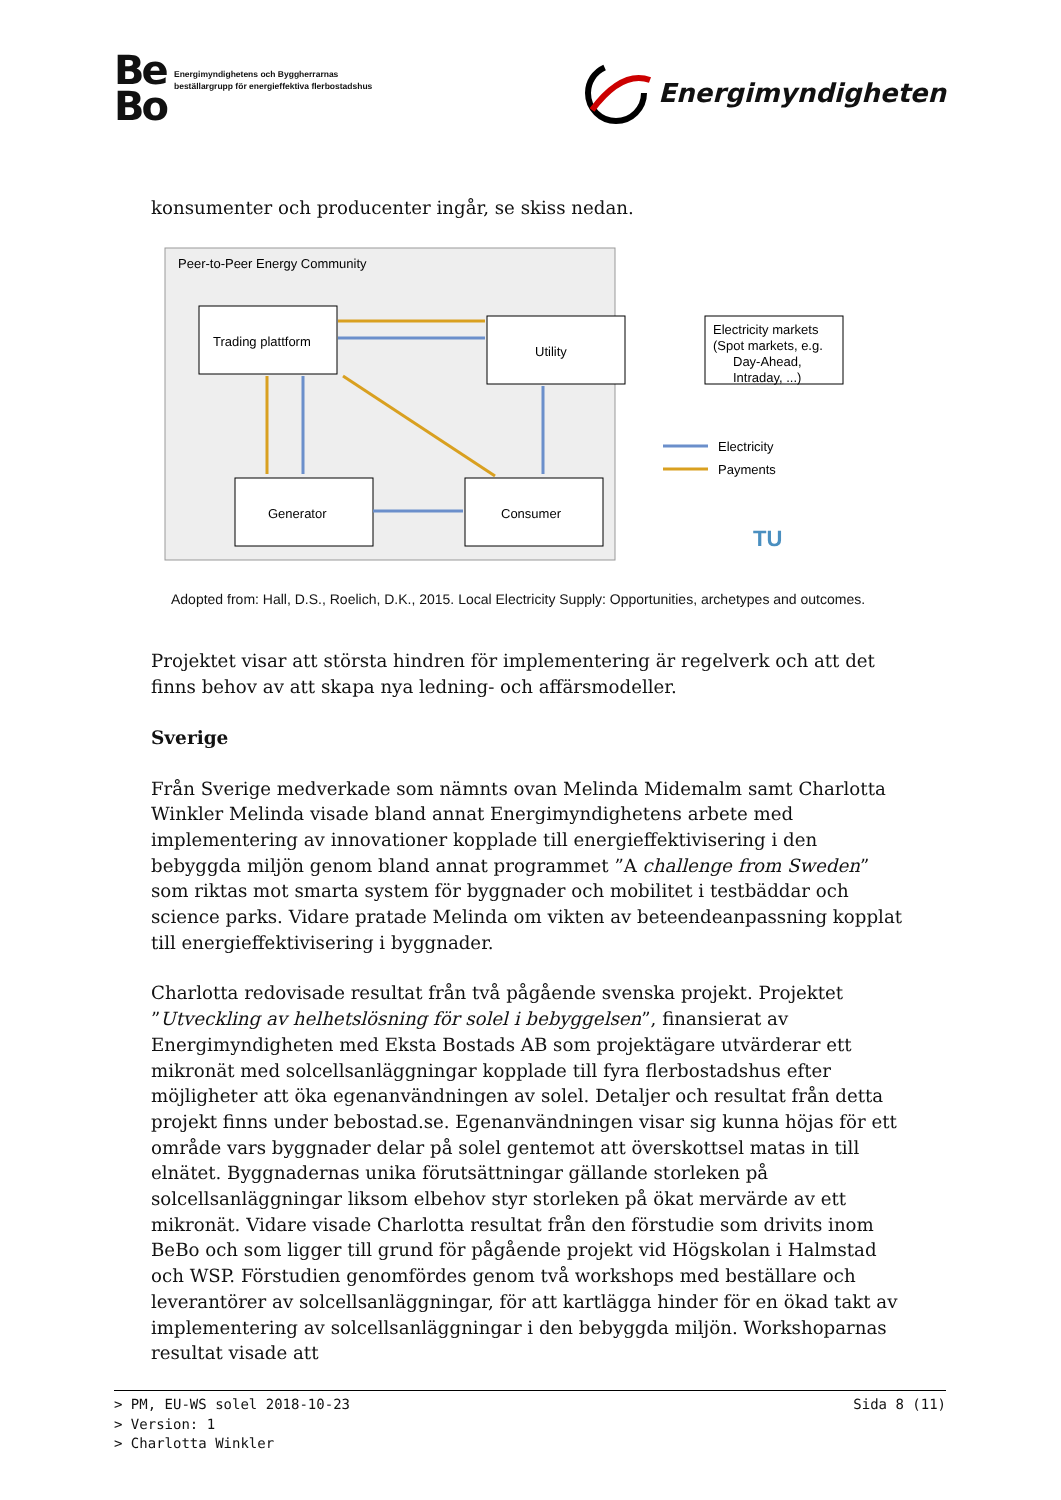Be
Bo
Energimyndighetens och Byggherrarnas
beställargrupp för energieffektiva flerbostadshus
Energimyndigheten
konsumenter och producenter ingår, se skiss nedan.
Peer-to-Peer Energy Community
Trading plattform
Utility
Generator
Consumer
Electricity markets
(Spot markets, e.g.
Day-Ahead,
Intraday, ...)
Electricity
Payments
TU
Adopted from: Hall, D.S., Roelich, D.K., 2015. Local Electricity Supply: Opportunities, archetypes and outcomes.
Projektet visar att största hindren för implementering är regelverk och att det finns behov av att skapa nya ledning- och affärsmodeller.
Sverige
Från Sverige medverkade som nämnts ovan Melinda Midemalm samt Charlotta Winkler Melinda visade bland annat Energimyndighetens arbete med implementering av innovationer kopplade till energieffektivisering i den bebyggda miljön genom bland annat programmet ”A challenge from Sweden” som riktas mot smarta system för byggnader och mobilitet i testbäddar och science parks. Vidare pratade Melinda om vikten av beteendeanpassning kopplat till energieffektivisering i byggnader.
Charlotta redovisade resultat från två pågående svenska projekt. Projektet ”Utveckling av helhetslösning för solel i bebyggelsen”, finansierat av Energimyndigheten med Eksta Bostads AB som projektägare utvärderar ett mikronät med solcellsanläggningar kopplade till fyra flerbostadshus efter möjligheter att öka egenanvändningen av solel. Detaljer och resultat från detta projekt finns under bebostad.se. Egenanvändningen visar sig kunna höjas för ett område vars byggnader delar på solel gentemot att överskottsel matas in till elnätet. Byggnadernas unika förutsättningar gällande storleken på solcellsanläggningar liksom elbehov styr storleken på ökat mervärde av ett mikronät. Vidare visade Charlotta resultat från den förstudie som drivits inom BeBo och som ligger till grund för pågående projekt vid Högskolan i Halmstad och WSP. Förstudien genomfördes genom två workshops med beställare och leverantörer av solcellsanläggningar, för att kartlägga hinder för en ökad takt av implementering av solcellsanläggningar i den bebyggda miljön. Workshoparnas resultat visade att
Sida 8 (11) > PM, EU-WS solel 2018-10-23
> Version: 1
> Charlotta Winkler